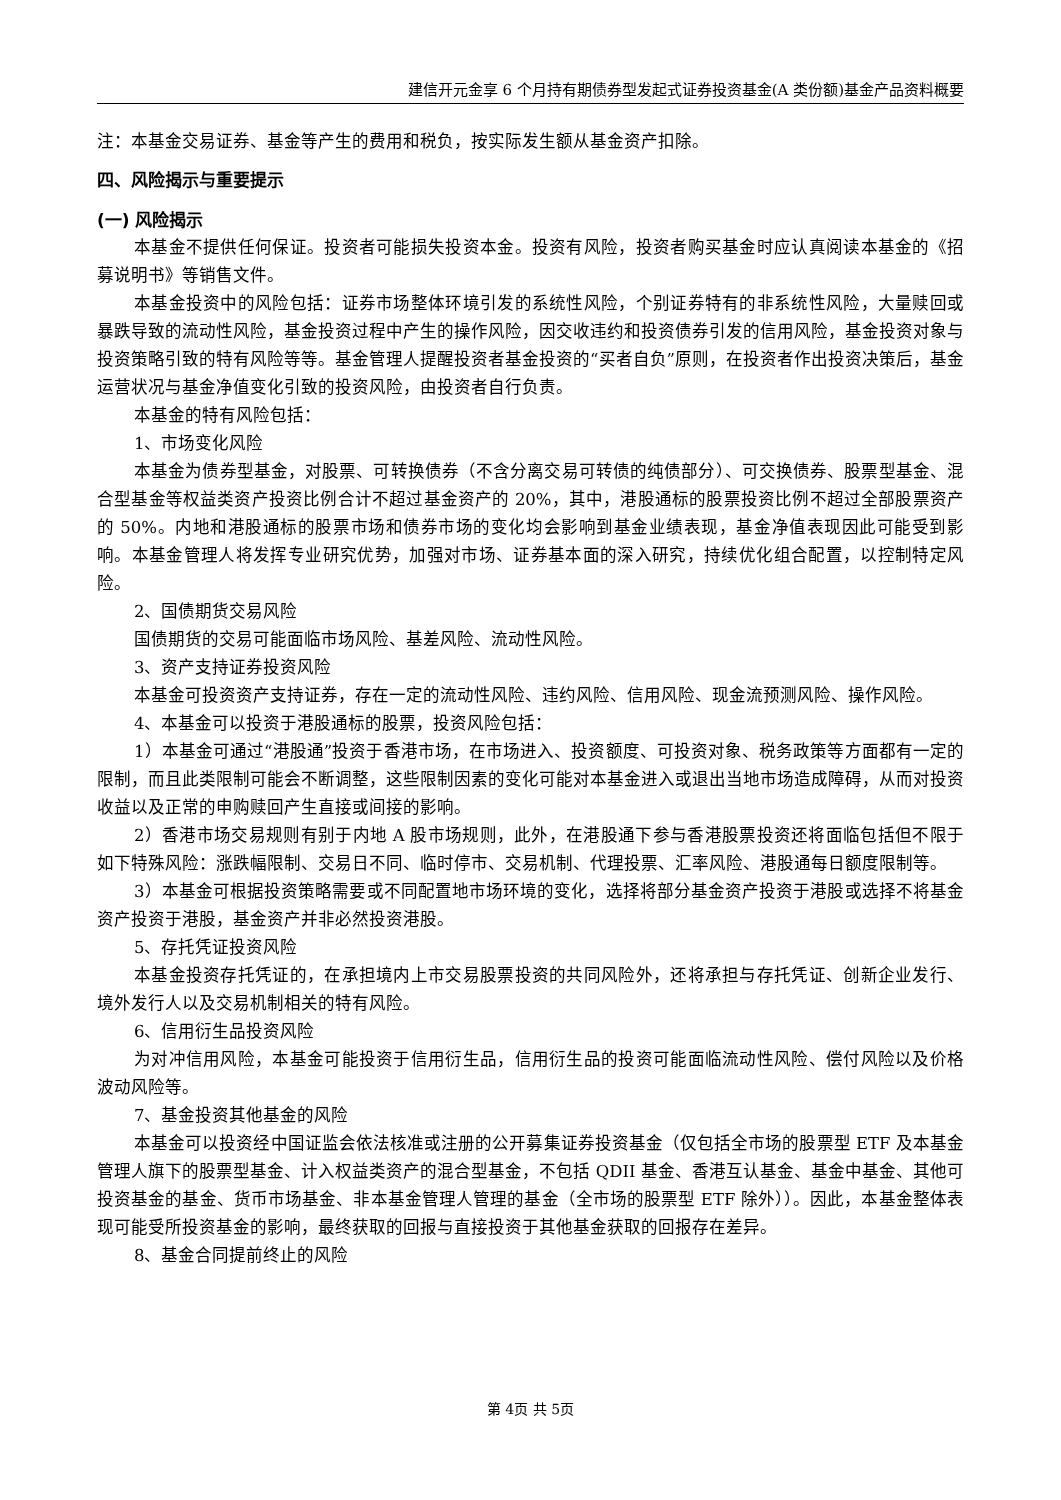建信开元金享 6 个月持有期债券型发起式证券投资基金(A 类份额)基金产品资料概要
注：本基金交易证券、基金等产生的费用和税负，按实际发生额从基金资产扣除。
四、风险揭示与重要提示
(一) 风险揭示
本基金不提供任何保证。投资者可能损失投资本金。投资有风险，投资者购买基金时应认真阅读本基金的《招募说明书》等销售文件。
本基金投资中的风险包括：证券市场整体环境引发的系统性风险，个别证券特有的非系统性风险，大量赎回或暴跌导致的流动性风险，基金投资过程中产生的操作风险，因交收违约和投资债券引发的信用风险，基金投资对象与投资策略引致的特有风险等等。基金管理人提醒投资者基金投资的“买者自负”原则，在投资者作出投资决策后，基金运营状况与基金净值变化引致的投资风险，由投资者自行负责。
本基金的特有风险包括：
1、市场变化风险
本基金为债券型基金，对股票、可转换债券（不含分离交易可转债的纯债部分）、可交换债券、股票型基金、混合型基金等权益类资产投资比例合计不超过基金资产的 20%，其中，港股通标的股票投资比例不超过全部股票资产的 50%。内地和港股通标的股票市场和债券市场的变化均会影响到基金业绩表现，基金净值表现因此可能受到影响。本基金管理人将发挥专业研究优势，加强对市场、证券基本面的深入研究，持续优化组合配置，以控制特定风险。
2、国债期货交易风险
国债期货的交易可能面临市场风险、基差风险、流动性风险。
3、资产支持证券投资风险
本基金可投资资产支持证券，存在一定的流动性风险、违约风险、信用风险、现金流预测风险、操作风险。
4、本基金可以投资于港股通标的股票，投资风险包括：
1）本基金可通过“港股通”投资于香港市场，在市场进入、投资额度、可投资对象、税务政策等方面都有一定的限制，而且此类限制可能会不断调整，这些限制因素的变化可能对本基金进入或退出当地市场造成障碍，从而对投资收益以及正常的申购赎回产生直接或间接的影响。
2）香港市场交易规则有别于内地 A 股市场规则，此外，在港股通下参与香港股票投资还将面临包括但不限于如下特殊风险：涨跌幅限制、交易日不同、临时停市、交易机制、代理投票、汇率风险、港股通每日额度限制等。
3）本基金可根据投资策略需要或不同配置地市场环境的变化，选择将部分基金资产投资于港股或选择不将基金资产投资于港股，基金资产并非必然投资港股。
5、存托凭证投资风险
本基金投资存托凭证的，在承担境内上市交易股票投资的共同风险外，还将承担与存托凭证、创新企业发行、境外发行人以及交易机制相关的特有风险。
6、信用衍生品投资风险
为对冲信用风险，本基金可能投资于信用衍生品，信用衍生品的投资可能面临流动性风险、偿付风险以及价格波动风险等。
7、基金投资其他基金的风险
本基金可以投资经中国证监会依法核准或注册的公开募集证券投资基金（仅包括全市场的股票型 ETF 及本基金管理人旗下的股票型基金、计入权益类资产的混合型基金，不包括 QDII 基金、香港互认基金、基金中基金、其他可投资基金的基金、货币市场基金、非本基金管理人管理的基金（全市场的股票型 ETF 除外））。因此，本基金整体表现可能受所投资基金的影响，最终获取的回报与直接投资于其他基金获取的回报存在差异。
8、基金合同提前终止的风险
第 4页 共 5页